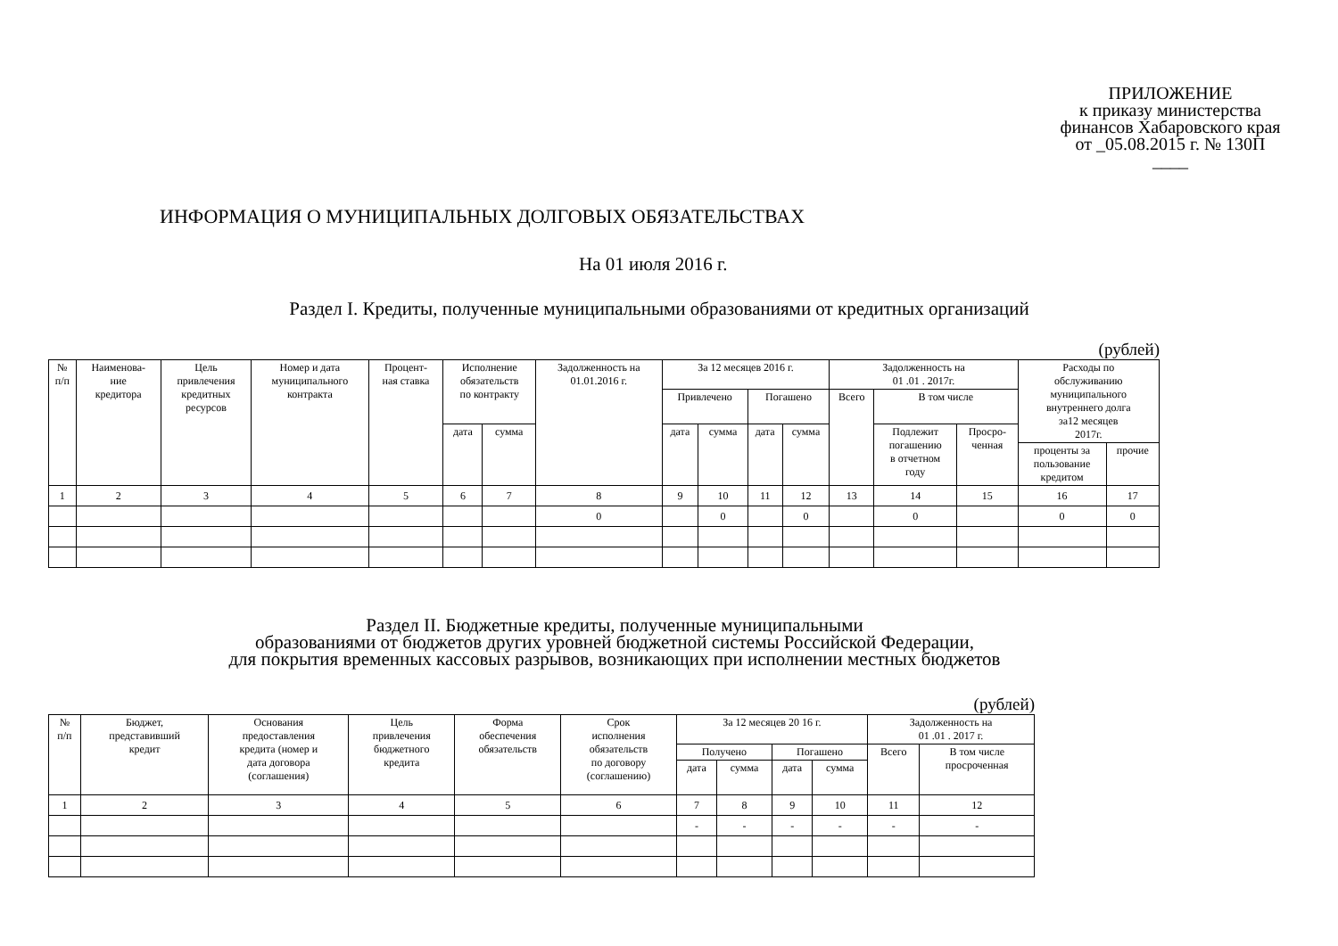ПРИЛОЖЕНИЕ
к приказу министерства
финансов Хабаровского края
от _05.08.2015 г. № 130П
____
ИНФОРМАЦИЯ О МУНИЦИПАЛЬНЫХ ДОЛГОВЫХ ОБЯЗАТЕЛЬСТВАХ
На 01 июля 2016 г.
Раздел I. Кредиты, полученные муниципальными образованиями от кредитных организаций
(рублей)
| № п/п | Наименова- ние кредитора | Цель привлечения кредитных ресурсов | Номер и дата муниципального контракта | Процент- ная ставка | Исполнение обязательств по контракту | | Задолженность на 01.01.2016 г. | За 12 месяцев 2016 г. | | | | Задолженность на 01 .01 . 2017г. | | | Расходы по обслуживанию муниципального внутреннего долга за12 месяцев 2017г. | |
| --- | --- | --- | --- | --- | --- | --- | --- | --- | --- | --- | --- | --- | --- | --- | --- | --- |
| | | | | | | | | Привлечено | | Погашено | | Всего | В том числе | | | |
| | | | | | дата | сумма | | дата | сумма | дата | сумма | | Подлежит погашению в отчетном году | Просро- ченная | | |
| | | | | | | | | | | | | | | | проценты за пользование кредитом | прочие |
| 1 | 2 | 3 | 4 | 5 | 6 | 7 | 8 | 9 | 10 | 11 | 12 | 13 | 14 | 15 | 16 | 17 |
| | | | | | | | 0 | | 0 | | 0 | | 0 | | 0 | 0 |
Раздел II. Бюджетные кредиты, полученные муниципальными
образованиями от бюджетов других уровней бюджетной системы Российской Федерации,
для покрытия временных кассовых разрывов, возникающих при исполнении местных бюджетов
(рублей)
| № п/п | Бюджет, представивший кредит | Основания предоставления кредита (номер и дата договора (соглашения) | Цель привлечения бюджетного кредита | Форма обеспечения обязательств | Срок исполнения обязательств по договору (соглашению) | За 12 месяцев 20 16 г. | | | | Задолженность на 01 .01 . 2017 г. | |
| --- | --- | --- | --- | --- | --- | --- | --- | --- | --- | --- | --- |
| | | | | | | Получено | | Погашено | | Всего | В том числе просроченная |
| | | | | | | дата | сумма | дата | сумма | | |
| 1 | 2 | 3 | 4 | 5 | 6 | 7 | 8 | 9 | 10 | 11 | 12 |
| | | | | | | - | - | - | - | - | - |